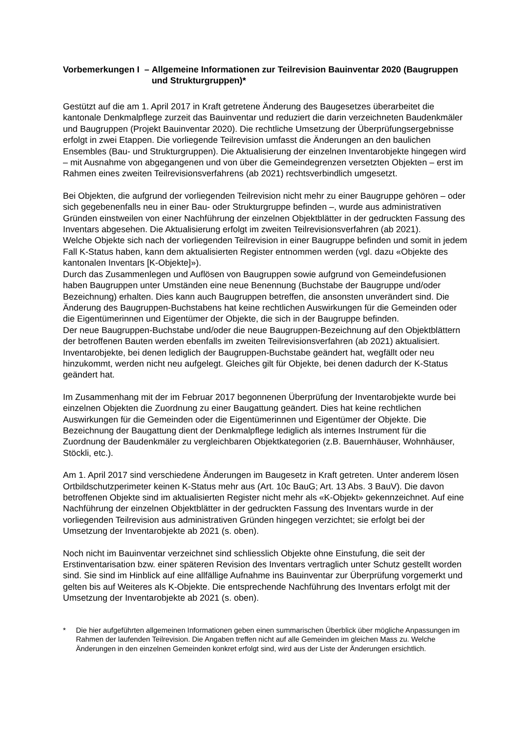Vorbemerkungen I – Allgemeine Informationen zur Teilrevision Bauinventar 2020 (Baugruppen und Strukturgruppen)*
Gestützt auf die am 1. April 2017 in Kraft getretene Änderung des Baugesetzes überarbeitet die kantonale Denkmalpflege zurzeit das Bauinventar und reduziert die darin verzeichneten Baudenkmäler und Baugruppen (Projekt Bauinventar 2020). Die rechtliche Umsetzung der Überprüfungsergebnisse erfolgt in zwei Etappen. Die vorliegende Teilrevision umfasst die Änderungen an den baulichen Ensembles (Bau- und Strukturgruppen). Die Aktualisierung der einzelnen Inventarobjekte hingegen wird – mit Ausnahme von abgegangenen und von über die Gemeindegrenzen versetzten Objekten – erst im Rahmen eines zweiten Teilrevisionsverfahrens (ab 2021) rechtsverbindlich umgesetzt.
Bei Objekten, die aufgrund der vorliegenden Teilrevision nicht mehr zu einer Baugruppe gehören – oder sich gegebenenfalls neu in einer Bau- oder Strukturgruppe befinden –, wurde aus administrativen Gründen einstweilen von einer Nachführung der einzelnen Objektblätter in der gedruckten Fassung des Inventars abgesehen. Die Aktualisierung erfolgt im zweiten Teilrevisionsverfahren (ab 2021).
Welche Objekte sich nach der vorliegenden Teilrevision in einer Baugruppe befinden und somit in jedem Fall K-Status haben, kann dem aktualisierten Register entnommen werden (vgl. dazu «Objekte des kantonalen Inventars [K-Objekte]»).
Durch das Zusammenlegen und Auflösen von Baugruppen sowie aufgrund von Gemeindefusionen haben Baugruppen unter Umständen eine neue Benennung (Buchstabe der Baugruppe und/oder Bezeichnung) erhalten. Dies kann auch Baugruppen betreffen, die ansonsten unverändert sind. Die Änderung des Baugruppen-Buchstabens hat keine rechtlichen Auswirkungen für die Gemeinden oder die Eigentümerinnen und Eigentümer der Objekte, die sich in der Baugruppe befinden.
Der neue Baugruppen-Buchstabe und/oder die neue Baugruppen-Bezeichnung auf den Objektblättern der betroffenen Bauten werden ebenfalls im zweiten Teilrevisionsverfahren (ab 2021) aktualisiert. Inventarobjekte, bei denen lediglich der Baugruppen-Buchstabe geändert hat, wegfällt oder neu hinzukommt, werden nicht neu aufgelegt. Gleiches gilt für Objekte, bei denen dadurch der K-Status geändert hat.
Im Zusammenhang mit der im Februar 2017 begonnenen Überprüfung der Inventarobjekte wurde bei einzelnen Objekten die Zuordnung zu einer Baugattung geändert. Dies hat keine rechtlichen Auswirkungen für die Gemeinden oder die Eigentümerinnen und Eigentümer der Objekte. Die Bezeichnung der Baugattung dient der Denkmalpflege lediglich als internes Instrument für die Zuordnung der Baudenkmäler zu vergleichbaren Objektkategorien (z.B. Bauernhäuser, Wohnhäuser, Stöckli, etc.).
Am 1. April 2017 sind verschiedene Änderungen im Baugesetz in Kraft getreten. Unter anderem lösen Ortbildschutzperimeter keinen K-Status mehr aus (Art. 10c BauG; Art. 13 Abs. 3 BauV). Die davon betroffenen Objekte sind im aktualisierten Register nicht mehr als «K-Objekt» gekennzeichnet. Auf eine Nachführung der einzelnen Objektblätter in der gedruckten Fassung des Inventars wurde in der vorliegenden Teilrevision aus administrativen Gründen hingegen verzichtet; sie erfolgt bei der Umsetzung der Inventarobjekte ab 2021 (s. oben).
Noch nicht im Bauinventar verzeichnet sind schliesslich Objekte ohne Einstufung, die seit der Erstinventarisation bzw. einer späteren Revision des Inventars vertraglich unter Schutz gestellt worden sind. Sie sind im Hinblick auf eine allfällige Aufnahme ins Bauinventar zur Überprüfung vorgemerkt und gelten bis auf Weiteres als K-Objekte. Die entsprechende Nachführung des Inventars erfolgt mit der Umsetzung der Inventarobjekte ab 2021 (s. oben).
* Die hier aufgeführten allgemeinen Informationen geben einen summarischen Überblick über mögliche Anpassungen im Rahmen der laufenden Teilrevision. Die Angaben treffen nicht auf alle Gemeinden im gleichen Mass zu. Welche Änderungen in den einzelnen Gemeinden konkret erfolgt sind, wird aus der Liste der Änderungen ersichtlich.